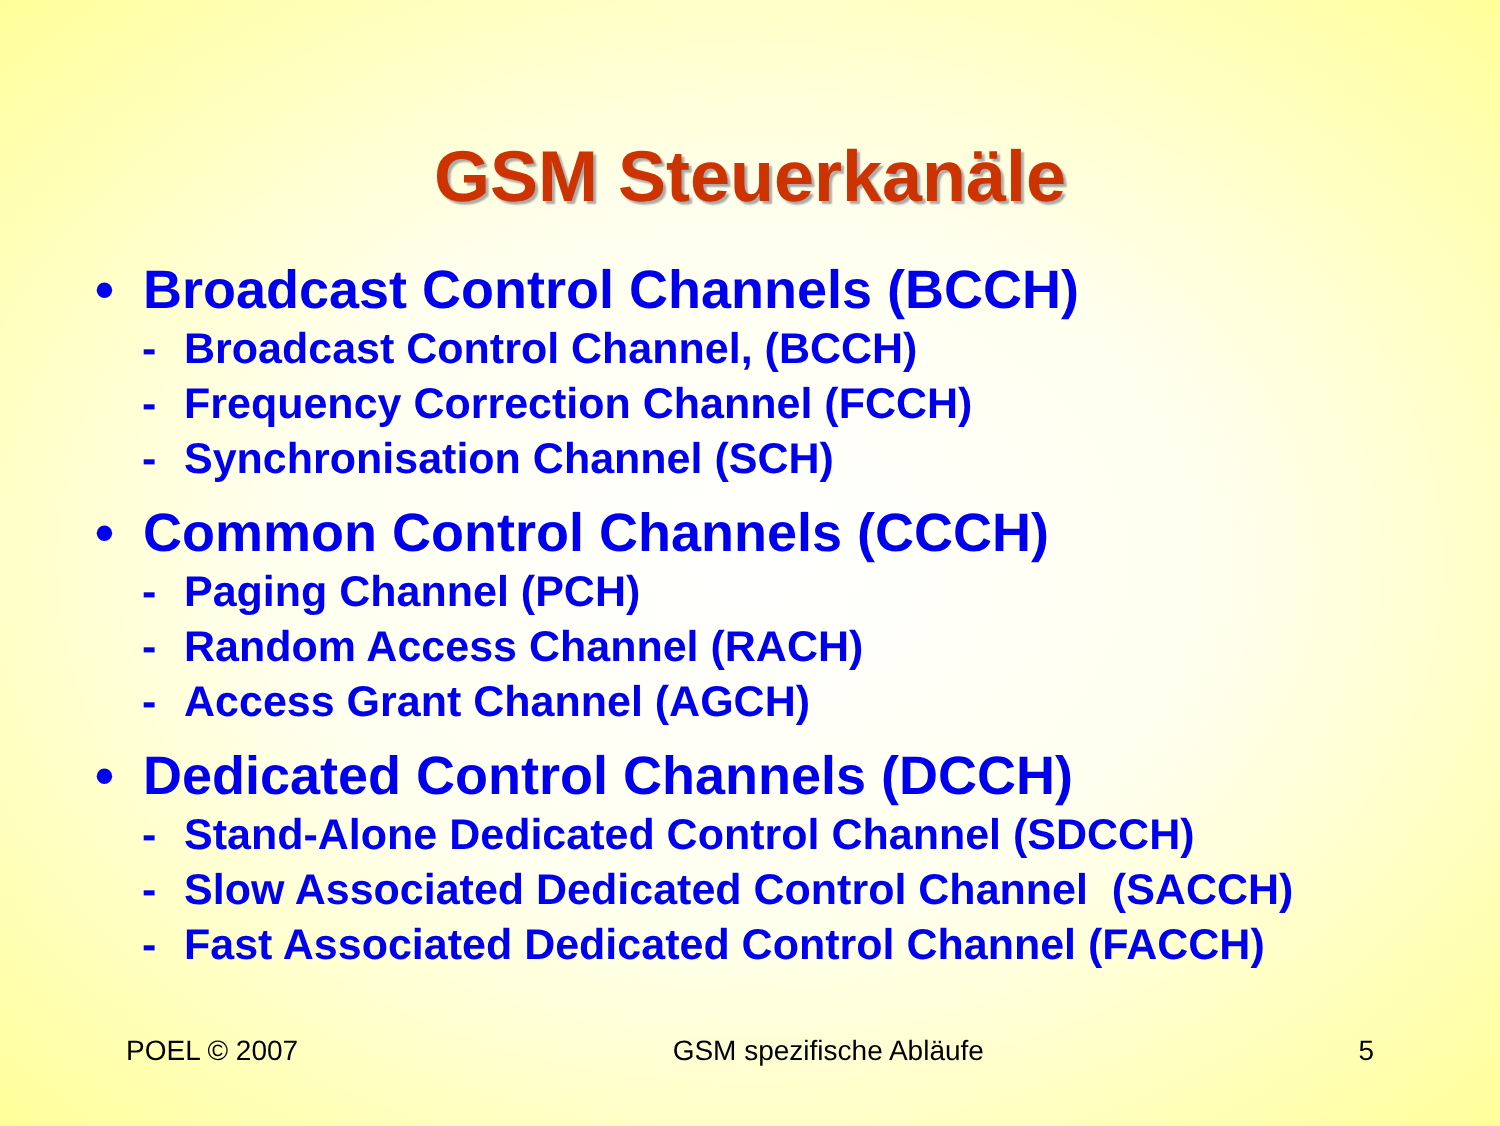GSM Steuerkanäle
• Broadcast Control Channels (BCCH)
- Broadcast Control Channel, (BCCH)
- Frequency Correction Channel (FCCH)
- Synchronisation Channel (SCH)
• Common Control Channels (CCCH)
- Paging Channel (PCH)
- Random Access Channel (RACH)
- Access Grant Channel (AGCH)
• Dedicated Control Channels (DCCH)
- Stand-Alone Dedicated Control Channel (SDCCH)
- Slow Associated Dedicated Control Channel (SACCH)
- Fast Associated Dedicated Control Channel (FACCH)
POEL © 2007 GSM spezifische Abläufe 5